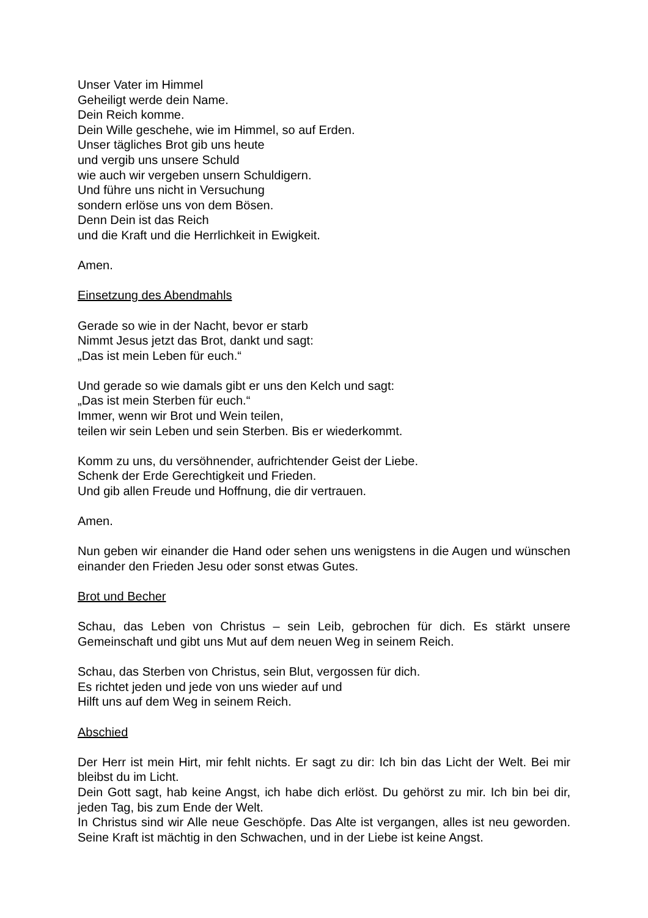Unser Vater im Himmel
Geheiligt werde dein Name.
Dein Reich komme.
Dein Wille geschehe, wie im Himmel, so auf Erden.
Unser tägliches Brot gib uns heute
und vergib uns unsere Schuld
wie auch wir vergeben unsern Schuldigern.
Und führe uns nicht in Versuchung
sondern erlöse uns von dem Bösen.
Denn Dein ist das Reich
und die Kraft und die Herrlichkeit in Ewigkeit.
Amen.
Einsetzung des Abendmahls
Gerade so wie in der Nacht, bevor er starb
Nimmt Jesus jetzt das Brot, dankt und sagt:
„Das ist mein Leben für euch.“
Und gerade so wie damals gibt er uns den Kelch und sagt:
„Das ist mein Sterben für euch.“
Immer, wenn wir Brot und Wein teilen,
teilen wir sein Leben und sein Sterben. Bis er wiederkommt.
Komm zu uns, du versöhnender, aufrichtender Geist der Liebe.
Schenk der Erde Gerechtigkeit und Frieden.
Und gib allen Freude und Hoffnung, die dir vertrauen.
Amen.
Nun geben wir einander die Hand oder sehen uns wenigstens in die Augen und wünschen einander den Frieden Jesu oder sonst etwas Gutes.
Brot und Becher
Schau, das Leben von Christus – sein Leib, gebrochen für dich. Es stärkt unsere Gemeinschaft und gibt uns Mut auf dem neuen Weg in seinem Reich.
Schau, das Sterben von Christus, sein Blut, vergossen für dich.
Es richtet jeden und jede von uns wieder auf und
Hilft uns auf dem Weg in seinem Reich.
Abschied
Der Herr ist mein Hirt, mir fehlt nichts. Er sagt zu dir: Ich bin das Licht der Welt. Bei mir bleibst du im Licht.
Dein Gott sagt, hab keine Angst, ich habe dich erlöst. Du gehörst zu mir. Ich bin bei dir, jeden Tag, bis zum Ende der Welt.
In Christus sind wir Alle neue Geschöpfe. Das Alte ist vergangen, alles ist neu geworden. Seine Kraft ist mächtig in den Schwachen, und in der Liebe ist keine Angst.